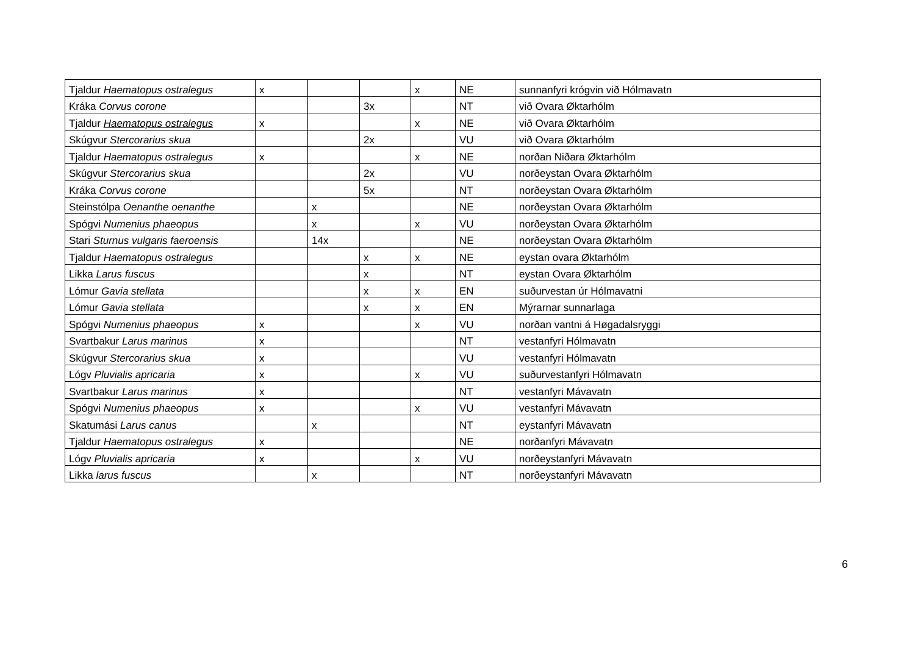| Tjaldur Haematopus ostralegus | x | | | x | NE | sunnanfyri krógvin við Hólmavatn |
| Kráka Corvus corone | | | 3x | | NT | við Ovara Øktarhólm |
| Tjaldur Haematopus ostralegus | x | | | x | NE | við Ovara Øktarhólm |
| Skúgvur Stercorarius skua | | | 2x | | VU | við Ovara Øktarhólm |
| Tjaldur Haematopus ostralegus | x | | | x | NE | norðan Niðara Øktarhólm |
| Skúgvur Stercorarius skua | | | 2x | | VU | norðeystan Ovara Øktarhólm |
| Kráka Corvus corone | | | 5x | | NT | norðeystan Ovara Øktarhólm |
| Steinstólpa Oenanthe oenanthe | | x | | | NE | norðeystan Ovara Øktarhólm |
| Spógvi Numenius phaeopus | | x | | x | VU | norðeystan Ovara Øktarhólm |
| Stari Sturnus vulgaris faeroensis | | 14x | | | NE | norðeystan Ovara Øktarhólm |
| Tjaldur Haematopus ostralegus | | | x | x | NE | eystan ovara Øktarhólm |
| Likka Larus fuscus | | | x | | NT | eystan Ovara Øktarhólm |
| Lómur Gavia stellata | | | x | x | EN | suðurvestan úr Hólmavatni |
| Lómur Gavia stellata | | | x | x | EN | Mýrarnar sunnarlaga |
| Spógvi Numenius phaeopus | x | | | x | VU | norðan vantni á Høgadalsryggi |
| Svartbakur Larus marinus | x | | | | NT | vestanfyri Hólmavatn |
| Skúgvur Stercorarius skua | x | | | | VU | vestanfyri Hólmavatn |
| Lógv Pluvialis apricaria | x | | | x | VU | suðurvestanfyri Hólmavatn |
| Svartbakur Larus marinus | x | | | | NT | vestanfyri Mávavatn |
| Spógvi Numenius phaeopus | x | | | x | VU | vestanfyri Mávavatn |
| Skatumási Larus canus | | x | | | NT | eystanfyri Mávavatn |
| Tjaldur Haematopus ostralegus | x | | | | NE | norðanfyri Mávavatn |
| Lógv Pluvialis apricaria | x | | | x | VU | norðeystanfyri Mávavatn |
| Likka larus fuscus | | x | | | NT | norðeystanfyri Mávavatn |
6